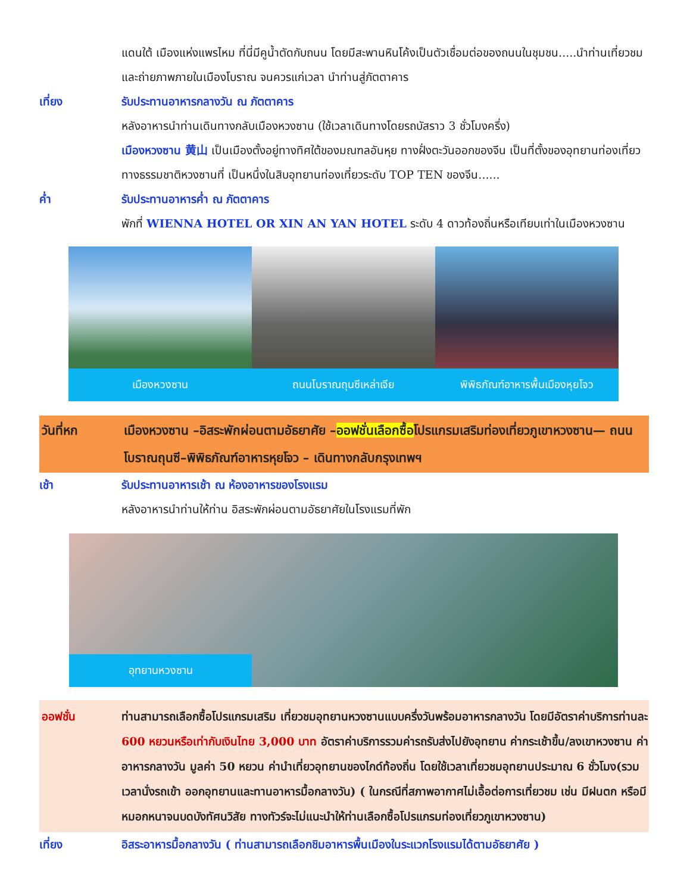แดนใต้ เมืองแห่งแพรไหม ที่นี่มีคูน้ำตัดกับถนน โดยมีสะพานหินโค้งเป็นตัวเชื่อมต่อของถนนในชุมชน.....นำท่านเที่ยวชมและถ่ายภาพภายในเมืองโบราณ จนควรแก่เวลา นำท่านสู่ภัตตาคาร
เที่ยง รับประทานอาหารกลางวัน ณ ภัตตาคาร
หลังอาหารนำท่านเดินทางกลับเมืองหวงซาน (ใช้เวลาเดินทางโดยรถบัสราว 3 ชั่วโมงครึ่ง)
เมืองหวงซาน 黄山 เป็นเมืองตั้งอยู่ทางทิศใต้ของมณฑลอันหุย ทางฝั่งตะวันออกของจีน เป็นที่ตั้งของอุทยานท่องเที่ยวทางธรรมชาติหวงซานที่ เป็นหนึ่งในสิบอุทยานท่องเที่ยวระดับ TOP TEN ของจีน......
ค่ำ รับประทานอาหารค่ำ ณ ภัตตาคาร
พักที่ WIENNA HOTEL OR XIN AN YAN HOTEL ระดับ 4 ดาวท้องถิ่นหรือเทียบเท่าในเมืองหวงซาน
เมืองหวงซาน ถนนโบราณถุนซีเหล่าเจีย พิพิธภัณฑ์อาหารพื้นเมืองหุยโจว
วันที่หก เมืองหวงซาน –อิสระพักผ่อนตามอัธยาศัย –ออฟชั่นเลือกซื้อโปรแกรมเสริมท่องเที่ยวภูเขาหวงซาน— ถนนโบราณถุนซี–พิพิธภัณฑ์อาหารหุยโจว – เดินทางกลับกรุงเทพฯ
เช้า รับประทานอาหารเช้า ณ ห้องอาหารของโรงแรม
หลังอาหารนำท่านให้ท่าน อิสระพักผ่อนตามอัธยาศัยในโรงแรมที่พัก
อุทยานหวงซาน
ออฟชั่น ท่านสามารถเลือกซื้อโปรแกรมเสริม เที่ยวชมอุทยานหวงซานแบบครึ่งวันพร้อมอาหารกลางวัน โดยมีอัตราค่าบริการท่านละ 600 หยวนหรือเท่ากับเงินไทย 3,000 บาท อัตราค่าบริการรวมค่ารถรับส่งไปยังอุทยาน ค่ากระเช้าขึ้น/ลงเขาหวงซาน ค่าอาหารกลางวัน มูลค่า 50 หยวน ค่านำเที่ยวอุทยานของไกด์ท้องถิ่น โดยใช้เวลาเที่ยวชมอุทยานประมาณ 6 ชั่วโมง(รวมเวลานั่งรถเข้า ออกอุทยานและทานอาหารมื้อกลางวัน) ( ในกรณีที่สภาพอากาศไม่เอื้อต่อการเที่ยวชม เช่น มีฝนตก หรือมีหมอกหนาจนบดบังทัศนวิสัย ทางทัวร์จะไม่แนะนำให้ท่านเลือกซื้อโปรแกรมท่องเที่ยวภูเขาหวงซาน)
เที่ยง อิสระอาหารมื้อกลางวัน ( ท่านสามารถเลือกชิมอาหารพื้นเมืองในระแวกโรงแรมได้ตามอัธยาศัย )